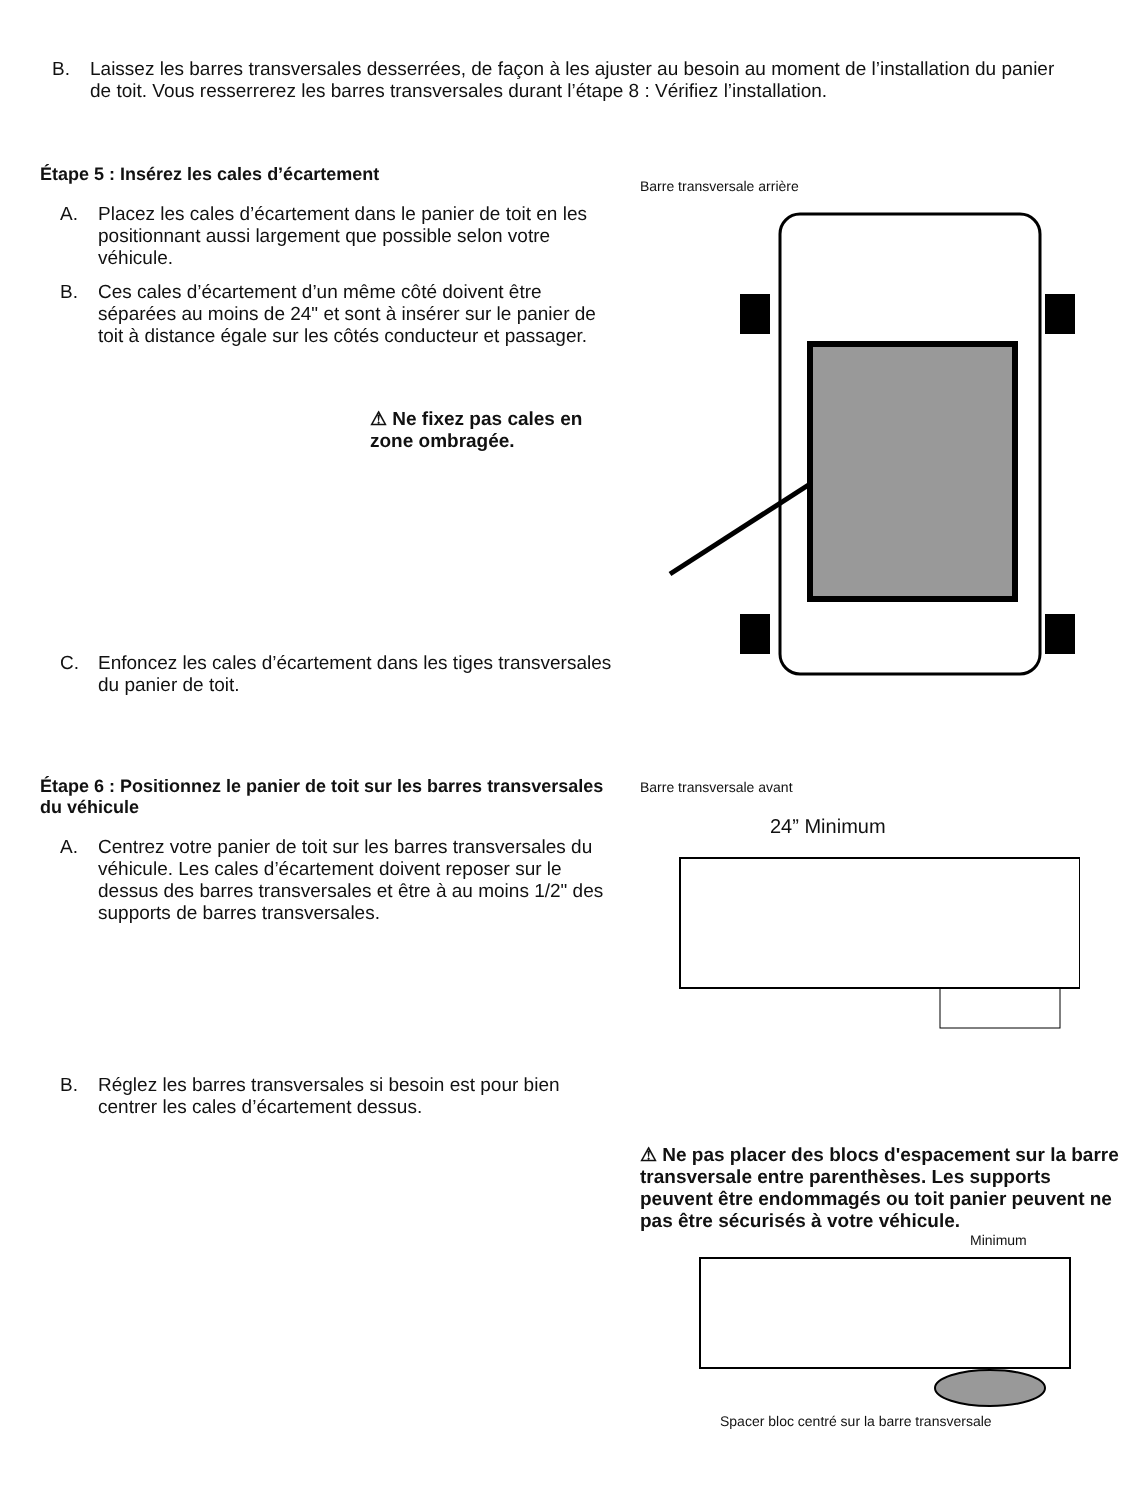B. Laissez les barres transversales desserrées, de façon à les ajuster au besoin au moment de l’installation du panier de toit. Vous resserrerez les barres transversales durant l’étape 8 : Vérifiez l’installation.
Étape 5 : Insérez les cales d’écartement
A. Placez les cales d’écartement dans le panier de toit en les positionnant aussi largement que possible selon votre véhicule.
B. Ces cales d’écartement d’un même côté doivent être séparées au moins de 24" et sont à insérer sur le panier de toit à distance égale sur les côtés conducteur et passager.
⚠ Ne fixez pas cales en zone ombragée.
C. Enfoncez les cales d’écartement dans les tiges transversales du panier de toit.
Étape 6 : Positionnez le panier de toit sur les barres transversales du véhicule
A. Centrez votre panier de toit sur les barres transversales du véhicule. Les cales d’écartement doivent reposer sur le dessus des barres transversales et être à au moins 1/2" des supports de barres transversales.
B. Réglez les barres transversales si besoin est pour bien centrer les cales d’écartement dessus.
Barre transversale arrière
Barre transversale avant
24” Minimum
⚠ Ne pas placer des blocs d'espacement sur la barre transversale entre parenthèses. Les supports peuvent être endommagés ou toit panier peuvent ne pas être sécurisés à votre véhicule.
Minimum
Spacer bloc centré sur la barre transversale